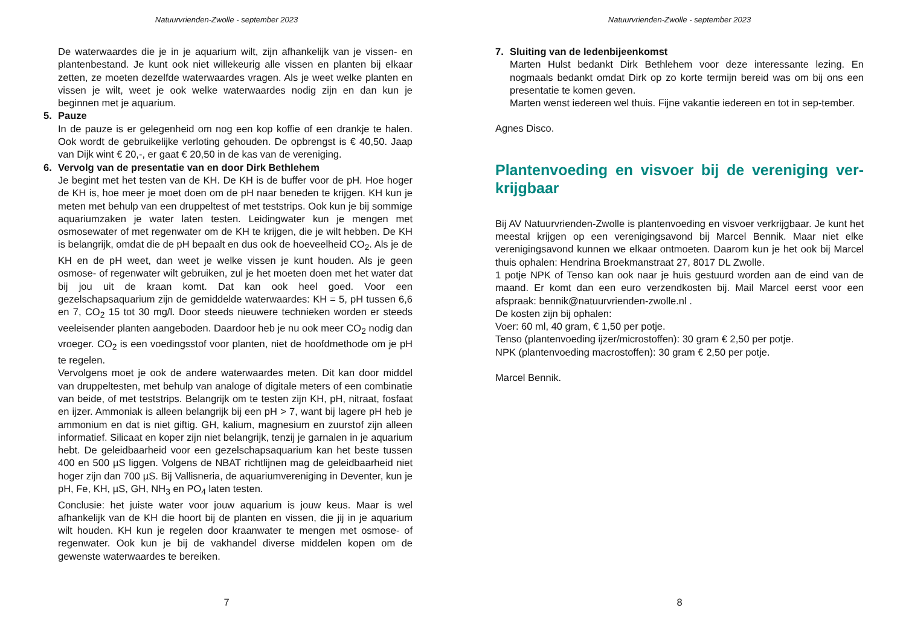Natuurvrienden-Zwolle - september 2023
De waterwaardes die je in je aquarium wilt, zijn afhankelijk van je vissen- en plantenbestand. Je kunt ook niet willekeurig alle vissen en planten bij elkaar zetten, ze moeten dezelfde waterwaardes vragen. Als je weet welke planten en vissen je wilt, weet je ook welke waterwaardes nodig zijn en dan kun je beginnen met je aquarium.
5. Pauze
In de pauze is er gelegenheid om nog een kop koffie of een drankje te halen. Ook wordt de gebruikelijke verloting gehouden. De opbrengst is € 40,50. Jaap van Dijk wint € 20,-, er gaat € 20,50 in de kas van de vereniging.
6. Vervolg van de presentatie van en door Dirk Bethlehem
Je begint met het testen van de KH. De KH is de buffer voor de pH. Hoe hoger de KH is, hoe meer je moet doen om de pH naar beneden te krijgen. KH kun je meten met behulp van een druppeltest of met teststrips. Ook kun je bij sommige aquariumzaken je water laten testen. Leidingwater kun je mengen met osmosewater of met regenwater om de KH te krijgen, die je wilt hebben. De KH is belangrijk, omdat die de pH bepaalt en dus ook de hoeveelheid CO<sub>2</sub>. Als je de KH en de pH weet, dan weet je welke vissen je kunt houden. Als je geen osmose- of regenwater wilt gebruiken, zul je het moeten doen met het water dat bij jou uit de kraan komt. Dat kan ook heel goed. Voor een gezelschapsaquarium zijn de gemiddelde waterwaardes: KH = 5, pH tussen 6,6 en 7, CO<sub>2</sub> 15 tot 30 mg/l. Door steeds nieuwere technieken worden er steeds veeleisender planten aangeboden. Daardoor heb je nu ook meer CO<sub>2</sub> nodig dan vroeger. CO<sub>2</sub> is een voedingsstof voor planten, niet de hoofdmethode om je pH te regelen.
Vervolgens moet je ook de andere waterwaardes meten. Dit kan door middel van druppeltesten, met behulp van analoge of digitale meters of een combinatie van beide, of met teststrips. Belangrijk om te testen zijn KH, pH, nitraat, fosfaat en ijzer. Ammoniak is alleen belangrijk bij een pH > 7, want bij lagere pH heb je ammonium en dat is niet giftig. GH, kalium, magnesium en zuurstof zijn alleen informatief. Silicaat en koper zijn niet belangrijk, tenzij je garnalen in je aquarium hebt. De geleidbaarheid voor een gezelschapsaquarium kan het beste tussen 400 en 500 µS liggen. Volgens de NBAT richtlijnen mag de geleidbaarheid niet hoger zijn dan 700 µS. Bij Vallisneria, de aquariumvereniging in Deventer, kun je pH, Fe, KH, µS, GH, NH<sub>3</sub> en PO<sub>4</sub> laten testen.
Conclusie: het juiste water voor jouw aquarium is jouw keus. Maar is wel afhankelijk van de KH die hoort bij de planten en vissen, die jij in je aquarium wilt houden. KH kun je regelen door kraanwater te mengen met osmose- of regenwater. Ook kun je bij de vakhandel diverse middelen kopen om de gewenste waterwaardes te bereiken.
7
Natuurvrienden-Zwolle - september 2023
7. Sluiting van de ledenbijeenkomst
Marten Hulst bedankt Dirk Bethlehem voor deze interessante lezing. En nogmaals bedankt omdat Dirk op zo korte termijn bereid was om bij ons een presentatie te komen geven.
Marten wenst iedereen wel thuis. Fijne vakantie iedereen en tot in sep-tember.
Agnes Disco.
Plantenvoeding en visvoer bij de vereniging ver-krijgbaar
Bij AV Natuurvrienden-Zwolle is plantenvoeding en visvoer verkrijgbaar. Je kunt het meestal krijgen op een verenigingsavond bij Marcel Bennik. Maar niet elke verenigingsavond kunnen we elkaar ontmoeten. Daarom kun je het ook bij Marcel thuis ophalen: Hendrina Broekmanstraat 27, 8017 DL Zwolle.
1 potje NPK of Tenso kan ook naar je huis gestuurd worden aan de eind van de maand. Er komt dan een euro verzendkosten bij. Mail Marcel eerst voor een afspraak: bennik@natuurvrienden-zwolle.nl .
De kosten zijn bij ophalen:
Voer: 60 ml, 40 gram, € 1,50 per potje.
Tenso (plantenvoeding ijzer/microstoffen): 30 gram € 2,50 per potje.
NPK (plantenvoeding macrostoffen): 30 gram € 2,50 per potje.
Marcel Bennik.
8